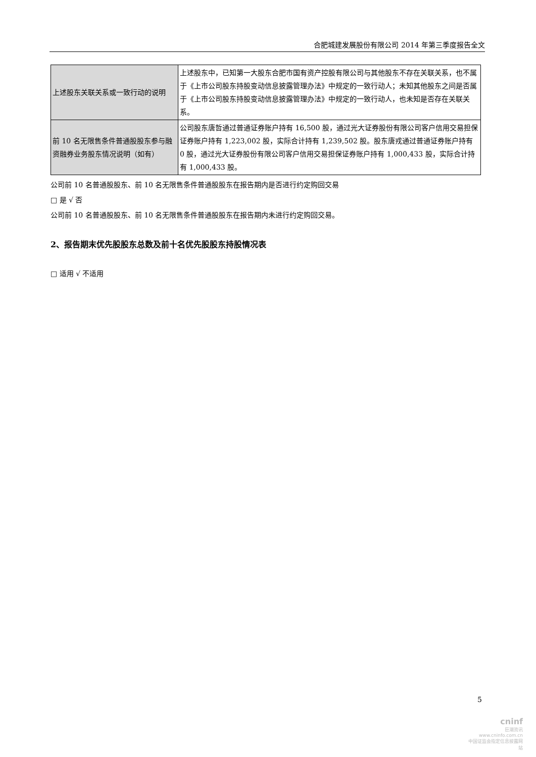合肥城建发展股份有限公司 2014 年第三季度报告全文
| 上述股东关联关系或一致行动的说明 | 上述股东中，已知第一大股东合肥市国有资产控股有限公司与其他股东不存在关联关系，也不属于《上市公司股东持股变动信息披露管理办法》中规定的一致行动人；未知其他股东之间是否属于《上市公司股东持股变动信息披露管理办法》中规定的一致行动人，也未知是否存在关联关系。 |
| 前 10 名无限售条件普通股股东参与融资融券业务股东情况说明（如有） | 公司股东唐哲通过普通证券账户持有 16,500 股，通过光大证券股份有限公司客户信用交易担保证券账户持有 1,223,002 股，实际合计持有 1,239,502 股。股东唐戎通过普通证券账户持有 0 股，通过光大证券股份有限公司客户信用交易担保证券账户持有 1,000,433 股，实际合计持有 1,000,433 股。 |
公司前 10 名普通股股东、前 10 名无限售条件普通股股东在报告期内是否进行约定购回交易
□ 是 √ 否
公司前 10 名普通股股东、前 10 名无限售条件普通股股东在报告期内未进行约定购回交易。
2、报告期末优先股股东总数及前十名优先股股东持股情况表
□ 适用 √ 不适用
5
cninf
巨潮资讯
www.cninfo.com.cn
中国证监会指定信息披露网站